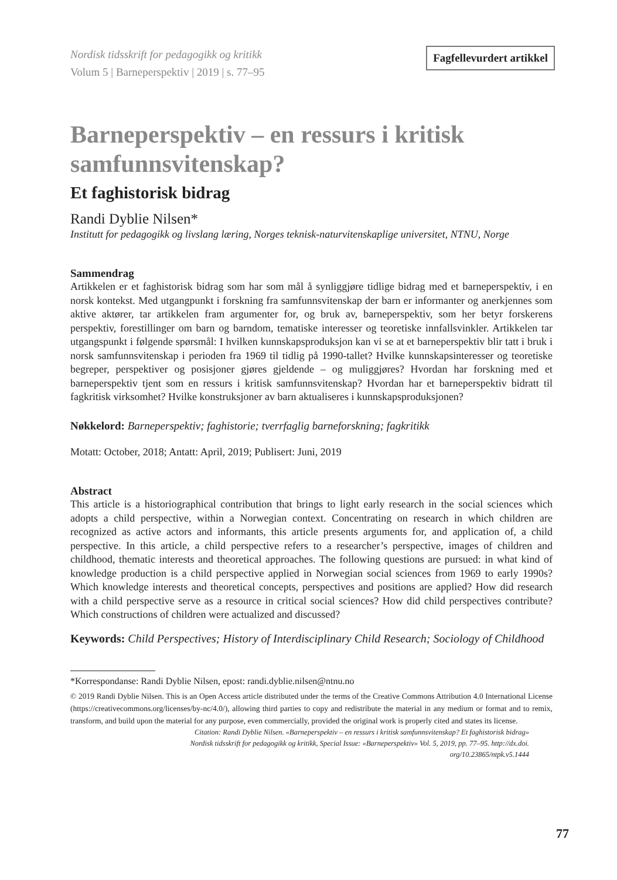Nordisk tidsskrift for pedagogikk og kritikk
Volum 5 | Barneperspektiv | 2019 | s. 77–95
Fagfellevurdert artikkel
Barneperspektiv – en ressurs i kritisk samfunnsvitenskap?
Et faghistorisk bidrag
Randi Dyblie Nilsen*
Institutt for pedagogikk og livslang læring, Norges teknisk-naturvitenskaplige universitet, NTNU, Norge
Sammendrag
Artikkelen er et faghistorisk bidrag som har som mål å synliggjøre tidlige bidrag med et barneperspektiv, i en norsk kontekst. Med utgangpunkt i forskning fra samfunnsvitenskap der barn er informanter og anerkjennes som aktive aktører, tar artikkelen fram argumenter for, og bruk av, barneperspektiv, som her betyr forskerens perspektiv, forestillinger om barn og barndom, tematiske interesser og teoretiske innfallsvinkler. Artikkelen tar utgangspunkt i følgende spørsmål: I hvilken kunnskapsproduksjon kan vi se at et barneperspektiv blir tatt i bruk i norsk samfunnsvitenskap i perioden fra 1969 til tidlig på 1990-tallet? Hvilke kunnskapsinteresser og teoretiske begreper, perspektiver og posisjoner gjøres gjeldende – og muliggjøres? Hvordan har forskning med et barneperspektiv tjent som en ressurs i kritisk samfunnsvitenskap? Hvordan har et barneperspektiv bidratt til fagkritisk virksomhet? Hvilke konstruksjoner av barn aktualiseres i kunnskapsproduksjonen?
Nøkkelord: Barneperspektiv; faghistorie; tverrfaglig barneforskning; fagkritikk
Motatt: October, 2018; Antatt: April, 2019; Publisert: Juni, 2019
Abstract
This article is a historiographical contribution that brings to light early research in the social sciences which adopts a child perspective, within a Norwegian context. Concentrating on research in which children are recognized as active actors and informants, this article presents arguments for, and application of, a child perspective. In this article, a child perspective refers to a researcher’s perspective, images of children and childhood, thematic interests and theoretical approaches. The following questions are pursued: in what kind of knowledge production is a child perspective applied in Norwegian social sciences from 1969 to early 1990s? Which knowledge interests and theoretical concepts, perspectives and positions are applied? How did research with a child perspective serve as a resource in critical social sciences? How did child perspectives contribute? Which constructions of children were actualized and discussed?
Keywords: Child Perspectives; History of Interdisciplinary Child Research; Sociology of Childhood
*Korrespondanse: Randi Dyblie Nilsen, epost: randi.dyblie.nilsen@ntnu.no
© 2019 Randi Dyblie Nilsen. This is an Open Access article distributed under the terms of the Creative Commons Attribution 4.0 International License (https://creativecommons.org/licenses/by-nc/4.0/), allowing third parties to copy and redistribute the material in any medium or format and to remix, transform, and build upon the material for any purpose, even commercially, provided the original work is properly cited and states its license.
Citation: Randi Dyblie Nilsen. «Barneperspektiv – en ressurs i kritisk samfunnsvitenskap? Et faghistorisk bidrag»
Nordisk tidsskrift for pedagogikk og kritikk, Special Issue: «Barneperspektiv» Vol. 5, 2019, pp. 77–95. http://dx.doi.
org/10.23865/ntpk.v5.1444
77